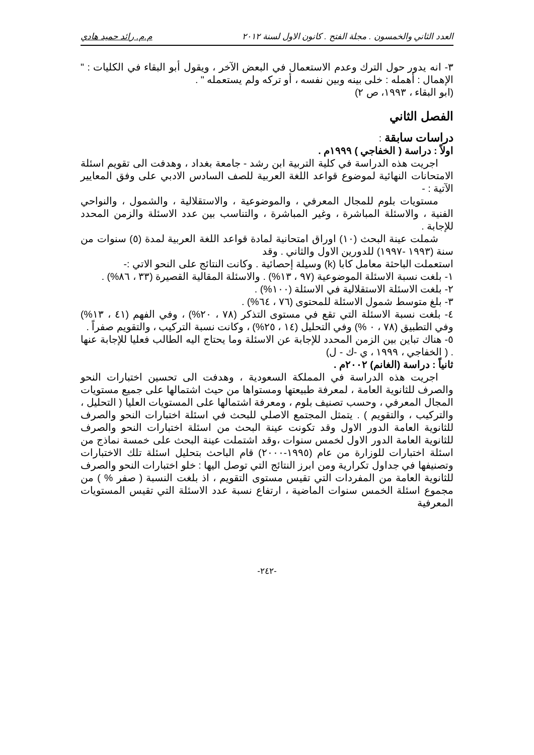العدد الثاني والخمسون . مجلة الفتح . كانون الاول لسنة ٢٠١٢ م.م. رائد حميد هادي
٣- انه يدور حول الترك وعدم الاستعمال في البعض الآخر ، ويقول أبو البقاء في الكليات : " الإهمال : أهمله : خلى بينه وبين نفسه ، أو تركه ولم يستعمله " .
(ابو البقاء ، ١٩٩٣، ص ٢)
الفصل الثاني
دراسات سابقة :
اولاً : دراسة ( الخفاجي ) ١٩٩٩م .
اجريت هذه الدراسة في كلية التربية ابن رشد - جامعة بغداد ، وهدفت الى تقويم اسئلة الامتحانات النهائية لموضوع قواعد اللغة العربية للصف السادس الادبي على وفق المعايير الآتية : -
مستويات بلوم للمجال المعرفي ، والموضوعية ، والاستقلالية ، والشمول ، والنواحي الفنية ، والاسئلة المباشرة ، وغير المباشرة ، والتناسب بين عدد الاسئلة والزمن المحدد للإجابة .
شملت عينة البحث (١٠) اوراق امتحانية لمادة قواعد اللغة العربية لمدة (٥) سنوات من سنة (١٩٩٣ -١٩٩٧) للدورين الاول والثاني . وقد
استعملت الباحثة معامل كابا (k) وسيلة إحصائية . وكانت النتائج على النحو الاتي :-
١- بلغت نسبة الاسئلة الموضوعية (٩٧ ، ١٣%) . والاسئلة المقالية القصيرة (٣٣ ، ٨٦%) .
٢- بلغت الاسئلة الاستقلالية في الاسئلة (١٠٠%) .
٣- بلغ متوسط شمول الاسئلة للمحتوى (٧٦ ، ٦٤%) .
٤- بلغت نسبة الاسئلة التي تقع في مستوى التذكر (٧٨ ، ٢٠%) ، وفي الفهم (٤١ ، ١٣%) وفي التطبيق (٧٨ ، ٠ %) وفي التحليل (١٤ ، ٢٥%) ، وكانت نسبة التركيب ، والتقويم صفراً .
٥- هناك تباين بين الزمن المحدد للإجابة عن الاسئلة وما يحتاج اليه الطالب فعليا للإجابة عنها . ( الخفاجي ، ١٩٩٩ ، ي -ك - ل)
ثانياً : دراسة (الغانم) ٢٠٠٢م .
اجريت هذه الدراسة في المملكة السعودية ، وهدفت الى تحسين اختبارات النحو والصرف للثانوية العامة ، لمعرفة طبيعتها ومستواها من حيث اشتمالها على جميع مستويات المجال المعرفي ، وحسب تصنيف بلوم ، ومعرفة اشتمالها على المستويات العليا ( التحليل ، والتركيب ، والتقويم ) . يتمثل المجتمع الاصلي للبحث في اسئلة اختبارات النحو والصرف للثانوية العامة الدور الاول وقد تكونت عينة البحث من اسئلة اختبارات النحو والصرف للثانوية العامة الدور الاول لخمس سنوات ،وقد اشتملت عينة البحث على خمسة نماذج من اسئلة اختبارات للوزارة من عام (١٩٩٥-٢٠٠٠) قام الباحث بتحليل اسئلة تلك الاختبارات وتصنيفها في جداول تكرارية ومن ابرز النتائج التي توصل اليها : خلو اختبارات النحو والصرف للثانوية العامة من المفردات التي تقيس مستوى التقويم ، اذ بلغت النسبة ( صفر % ) من مجموع اسئلة الخمس سنوات الماضية ، ارتفاع نسبة عدد الاسئلة التي تقيس المستويات المعرفية
-٢٤٢-